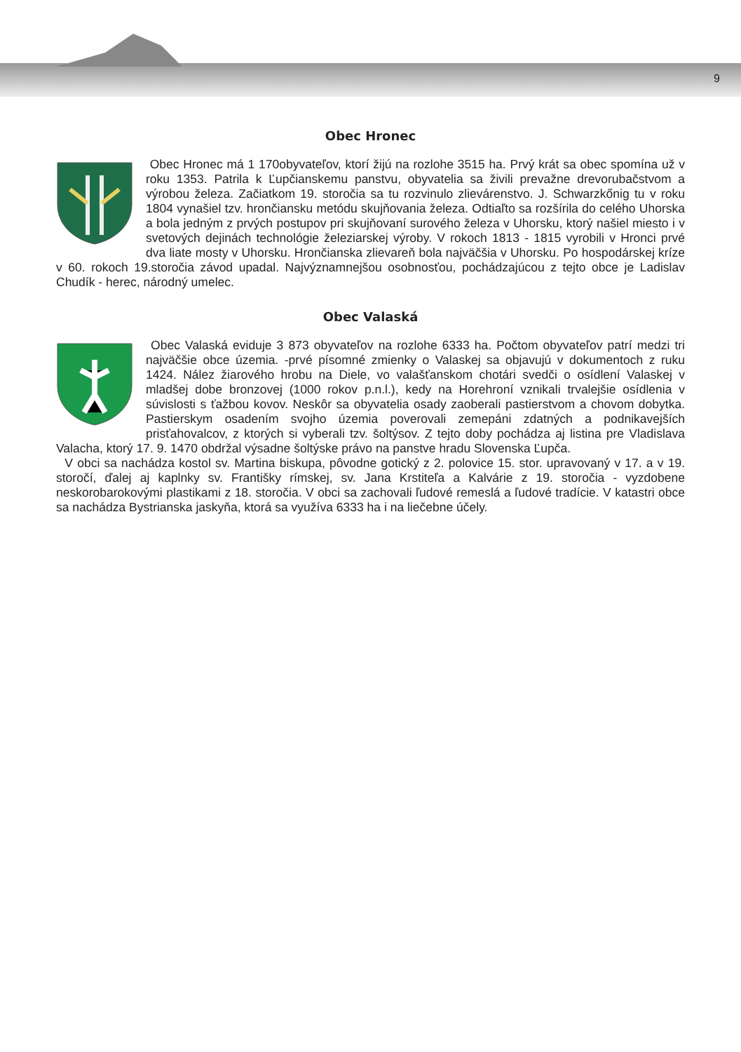9
Obec Hronec
Obec Hronec má 1 170obyvateľov, ktorí žijú na rozlohe 3515 ha. Prvý krát sa obec spomína už v roku 1353. Patrila k Ľupčianskemu panstvu, obyvatelia sa živili prevažne drevorubačstvom a výrobou železa. Začiatkom 19. storočia sa tu rozvinulo zlievárenstvo. J. Schwarzkőnig tu v roku 1804 vynašiel tzv. hrončiansku metódu skujňovania železa. Odtiaľto sa rozšírila do celého Uhorska a bola jedným z prvých postupov pri skujňovaní surového železa v Uhorsku, ktorý našiel miesto i v svetových dejinách technológie železiarskej výroby. V rokoch 1813 - 1815 vyrobili v Hronci prvé dva liate mosty v Uhorsku. Hrončianska zlievareň bola najväčšia v Uhorsku. Po hospodárskej kríze v 60. rokoch 19.storočia závod upadal. Najvýznamnejšou osobnosťou, pochádzajúcou z tejto obce je Ladislav Chudík - herec, národný umelec.
Obec Valaská
Obec Valaská eviduje 3 873 obyvateľov na rozlohe 6333 ha. Počtom obyvateľov patrí medzi tri najväčšie obce územia. -prvé písomné zmienky o Valaskej sa objavujú v dokumentoch z ruku 1424. Nález žiarového hrobu na Diele, vo valašťanskom chotári svedči o osídlení Valaskej v mladšej dobe bronzovej (1000 rokov p.n.l.), kedy na Horehroní vznikali trvalejšie osídlenia v súvislosti s ťažbou kovov. Neskôr sa obyvatelia osady zaoberali pastierstvom a chovom dobytka. Pastierskym osadením svojho územia poverovali zemepáni zdatných a podnikavejších prisťahovalcov, z ktorých si vyberali tzv. šoltýsov. Z tejto doby pochádza aj listina pre Vladislava Valacha, ktorý 17. 9. 1470 obdržal výsadne šoltýske právo na panstve hradu Slovenska Ľupča.
V obci sa nachádza kostol sv. Martina biskupa, pôvodne gotický z 2. polovice 15. stor. upravovaný v 17. a v 19. storočí, ďalej aj kaplnky sv. Františky rímskej, sv. Jana Krstiteľa a Kalvárie z 19. storočia - vyzdobene neskorobarokovými plastikami z 18. storočia. V obci sa zachovali ľudové remeslá a ľudové tradície. V katastri obce sa nachádza Bystrianska jaskyňa, ktorá sa využíva 6333 ha i na liečebne účely.